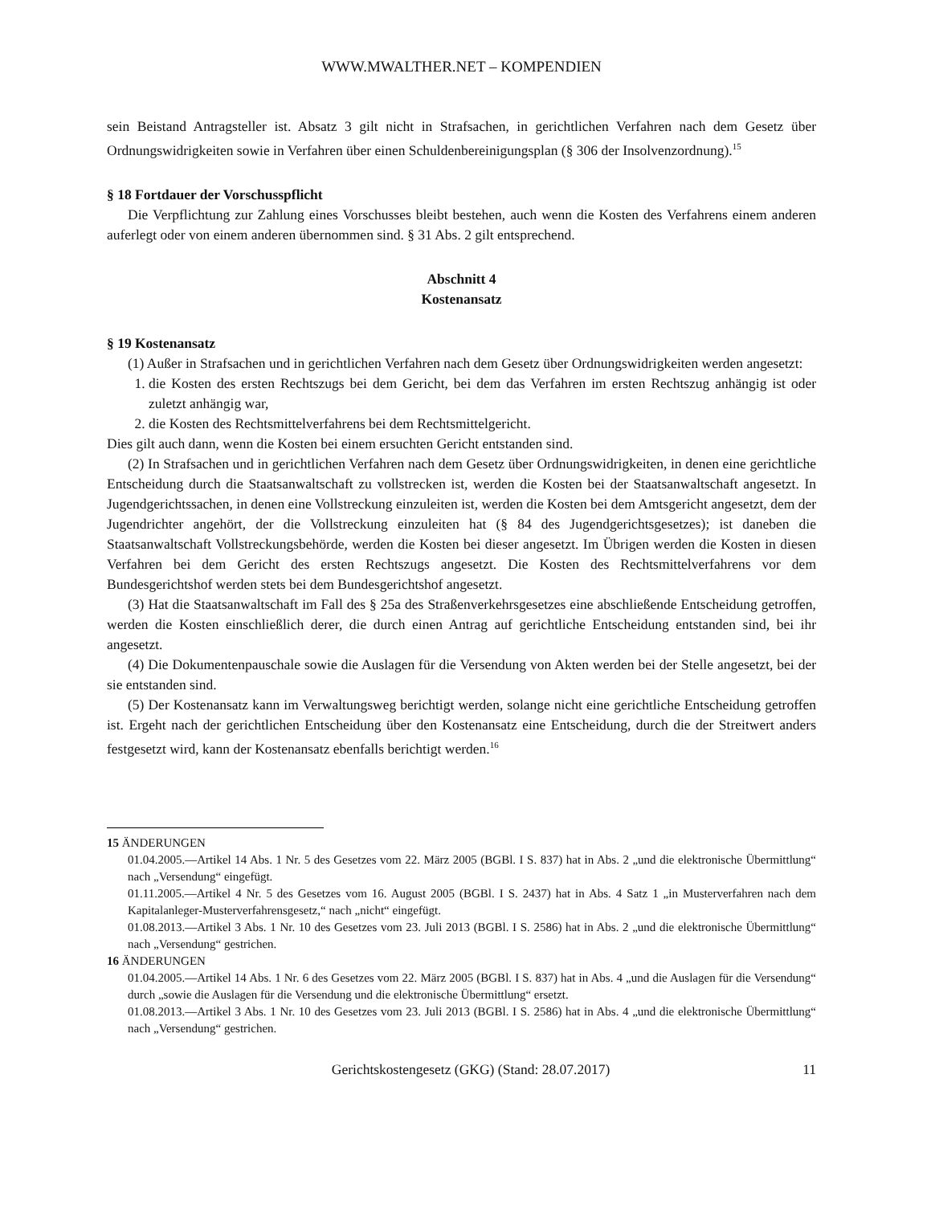WWW.MWALTHER.NET – KOMPENDIEN
sein Beistand Antragsteller ist. Absatz 3 gilt nicht in Strafsachen, in gerichtlichen Verfahren nach dem Gesetz über Ordnungswidrigkeiten sowie in Verfahren über einen Schuldenbereinigungsplan (§ 306 der Insolvenzordnung).<sup>15</sup>
§ 18 Fortdauer der Vorschusspflicht
Die Verpflichtung zur Zahlung eines Vorschusses bleibt bestehen, auch wenn die Kosten des Verfahrens einem anderen auferlegt oder von einem anderen übernommen sind. § 31 Abs. 2 gilt entsprechend.
Abschnitt 4
Kostenansatz
§ 19 Kostenansatz
(1) Außer in Strafsachen und in gerichtlichen Verfahren nach dem Gesetz über Ordnungswidrigkeiten werden angesetzt:
1. die Kosten des ersten Rechtszugs bei dem Gericht, bei dem das Verfahren im ersten Rechtszug anhängig ist oder zuletzt anhängig war,
2. die Kosten des Rechtsmittelverfahrens bei dem Rechtsmittelgericht.
Dies gilt auch dann, wenn die Kosten bei einem ersuchten Gericht entstanden sind.
(2) In Strafsachen und in gerichtlichen Verfahren nach dem Gesetz über Ordnungswidrigkeiten, in denen eine gerichtliche Entscheidung durch die Staatsanwaltschaft zu vollstrecken ist, werden die Kosten bei der Staatsanwaltschaft angesetzt. In Jugendgerichtssachen, in denen eine Vollstreckung einzuleiten ist, werden die Kosten bei dem Amtsgericht angesetzt, dem der Jugendrichter angehört, der die Vollstreckung einzuleiten hat (§ 84 des Jugendgerichtsgesetzes); ist daneben die Staatsanwaltschaft Vollstreckungsbehörde, werden die Kosten bei dieser angesetzt. Im Übrigen werden die Kosten in diesen Verfahren bei dem Gericht des ersten Rechtszugs angesetzt. Die Kosten des Rechtsmittelverfahrens vor dem Bundesgerichtshof werden stets bei dem Bundesgerichtshof angesetzt.
(3) Hat die Staatsanwaltschaft im Fall des § 25a des Straßenverkehrsgesetzes eine abschließende Entscheidung getroffen, werden die Kosten einschließlich derer, die durch einen Antrag auf gerichtliche Entscheidung entstanden sind, bei ihr angesetzt.
(4) Die Dokumentenpauschale sowie die Auslagen für die Versendung von Akten werden bei der Stelle angesetzt, bei der sie entstanden sind.
(5) Der Kostenansatz kann im Verwaltungsweg berichtigt werden, solange nicht eine gerichtliche Entscheidung getroffen ist. Ergeht nach der gerichtlichen Entscheidung über den Kostenansatz eine Entscheidung, durch die der Streitwert anders festgesetzt wird, kann der Kostenansatz ebenfalls berichtigt werden.<sup>16</sup>
15 ÄNDERUNGEN
01.04.2005.—Artikel 14 Abs. 1 Nr. 5 des Gesetzes vom 22. März 2005 (BGBl. I S. 837) hat in Abs. 2 „und die elektronische Übermittlung“ nach „Versendung“ eingefügt.
01.11.2005.—Artikel 4 Nr. 5 des Gesetzes vom 16. August 2005 (BGBl. I S. 2437) hat in Abs. 4 Satz 1 „in Musterverfahren nach dem Kapitalanleger-Musterverfahrensgesetz,“ nach „nicht“ eingefügt.
01.08.2013.—Artikel 3 Abs. 1 Nr. 10 des Gesetzes vom 23. Juli 2013 (BGBl. I S. 2586) hat in Abs. 2 „und die elektronische Übermittlung“ nach „Versendung“ gestrichen.
16 ÄNDERUNGEN
01.04.2005.—Artikel 14 Abs. 1 Nr. 6 des Gesetzes vom 22. März 2005 (BGBl. I S. 837) hat in Abs. 4 „und die Auslagen für die Versendung“ durch „sowie die Auslagen für die Versendung und die elektronische Übermittlung“ ersetzt.
01.08.2013.—Artikel 3 Abs. 1 Nr. 10 des Gesetzes vom 23. Juli 2013 (BGBl. I S. 2586) hat in Abs. 4 „und die elektronische Übermittlung“ nach „Versendung“ gestrichen.
Gerichtskostengesetz (GKG) (Stand: 28.07.2017) 11